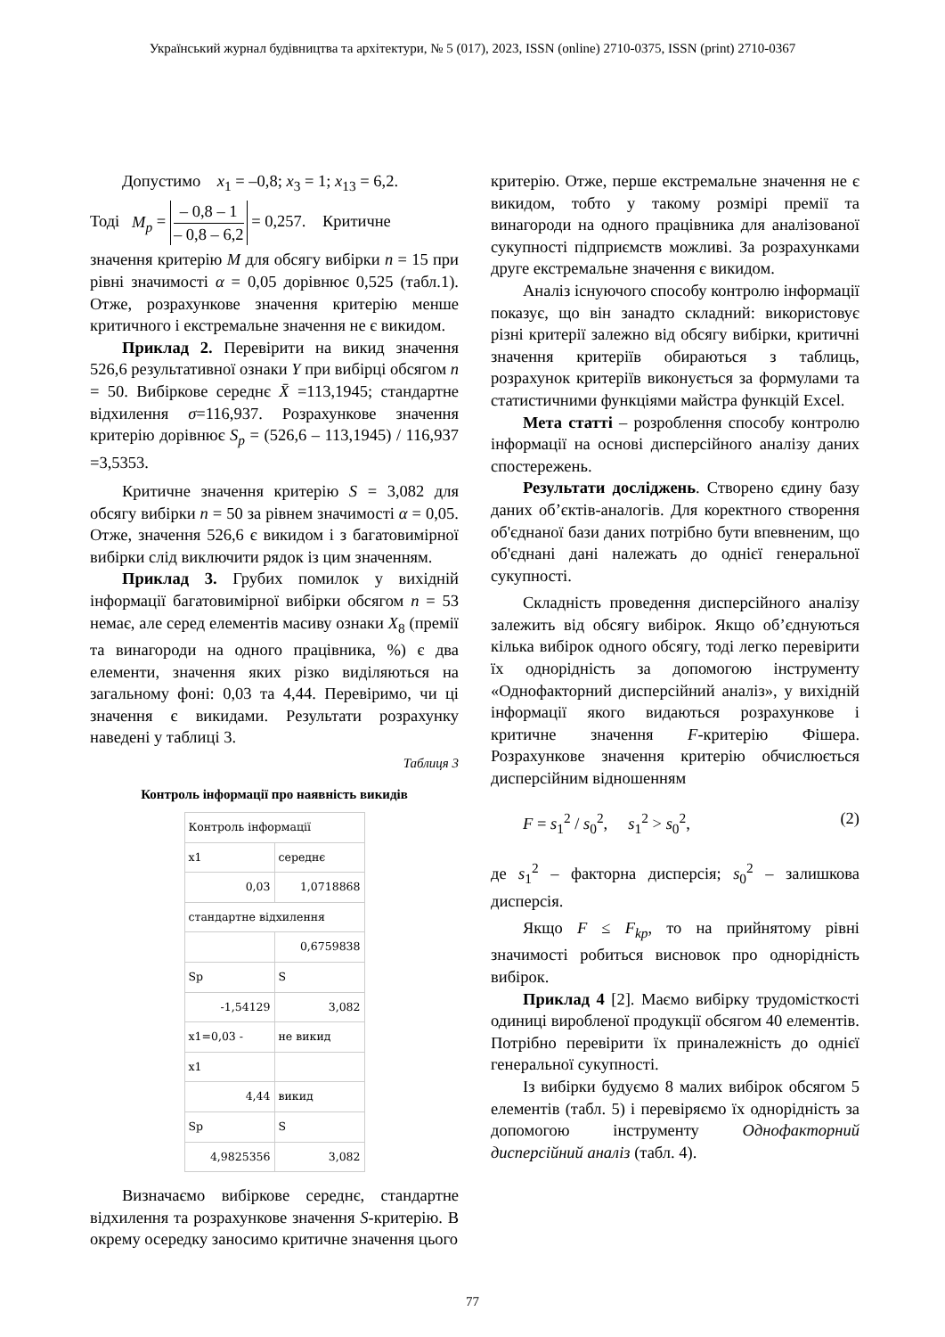Український журнал будівництва та архітектури, № 5 (017), 2023, ISSN (online) 2710-0375, ISSN (print) 2710-0367
Допустимо x<sub>1</sub> = –0,8; x<sub>3</sub> = 1; x<sub>13</sub> = 6,2.
Тоді M<sub>p</sub> = – 0,8 – 1 – 0,8 – 6,2 = 0,257. Критичне
значення критерію M для обсягу вибірки n = 15 при рівні значимості α = 0,05 дорівнює 0,525 (табл.1). Отже, розрахункове значення критерію менше критичного і екстремальне значення не є викидом.
Приклад 2. Перевірити на викид значення 526,6 результативної ознаки Y при вибірці обсягом n = 50. Вибіркове середнє X̄ =113,1945; стандартне відхилення σ=116,937. Розрахункове значення критерію дорівнює S<sub>p</sub> = (526,6 – 113,1945) / 116,937 =3,5353.
Критичне значення критерію S = 3,082 для обсягу вибірки n = 50 за рівнем значимості α = 0,05. Отже, значення 526,6 є викидом і з багатовимірної вибірки слід виключити рядок із цим значенням.
Приклад 3. Грубих помилок у вихідній інформації багатовимірної вибірки обсягом n = 53 немає, але серед елементів масиву ознаки X<sub>8</sub> (премії та винагороди на одного працівника, %) є два елементи, значення яких різко виділяються на загальному фоні: 0,03 та 4,44. Перевіримо, чи ці значення є викидами. Результати розрахунку наведені у таблиці 3.
Таблиця 3
Контроль інформації про наявність викидів
| Контроль інформації | |
| x1 | середнє |
| 0,03 | 1,0718868 |
| стандартне відхилення | |
| | 0,6759838 |
| Sp | S |
| -1,54129 | 3,082 |
| x1=0,03 - | не викид |
| x1 | |
| 4,44 | викид |
| Sp | S |
| 4,9825356 | 3,082 |
Визначаємо вибіркове середнє, стандартне відхилення та розрахункове значення S-критерію. В окрему осередку заносимо критичне значення цього
критерію. Отже, перше екстремальне значення не є викидом, тобто у такому розмірі премії та винагороди на одного працівника для аналізованої сукупності підприємств можливі. За розрахунками друге екстремальне значення є викидом.
Аналіз існуючого способу контролю інформації показує, що він занадто складний: використовує різні критерії залежно від обсягу вибірки, критичні значення критеріїв обираються з таблиць, розрахунок критеріїв виконується за формулами та статистичними функціями майстра функцій Excel.
Мета статті – розроблення способу контролю інформації на основі дисперсійного аналізу даних спостережень.
Результати досліджень. Створено єдину базу даних об’єктів-аналогів. Для коректного створення об'єднаної бази даних потрібно бути впевненим, що об'єднані дані належать до однієї генеральної сукупності.
Складність проведення дисперсійного аналізу залежить від обсягу вибірок. Якщо об’єднуються кілька вибірок одного обсягу, тоді легко перевірити їх однорідність за допомогою інструменту «Однофакторний дисперсійний аналіз», у вихідній інформації якого видаються розрахункове і критичне значення F-критерію Фішера. Розрахункове значення критерію обчислюється дисперсійним відношенням
F = s<sub>1</sub><sup>2</sup> / s<sub>0</sub><sup>2</sup>, s<sub>1</sub><sup>2</sup> > s<sub>0</sub><sup>2</sup>, (2)
де s<sub>1</sub><sup>2</sup> – факторна дисперсія; s<sub>0</sub><sup>2</sup> – залишкова дисперсія.
Якщо F ≤ F<sub>kp</sub>, то на прийнятому рівні значимості робиться висновок про однорідність вибірок.
Приклад 4 [2]. Маємо вибірку трудомісткості одиниці виробленої продукції обсягом 40 елементів. Потрібно перевірити їх приналежність до однієї генеральної сукупності.
Із вибірки будуємо 8 малих вибірок обсягом 5 елементів (табл. 5) і перевіряємо їх однорідність за допомогою інструменту Однофакторний дисперсійний аналіз (табл. 4).
77